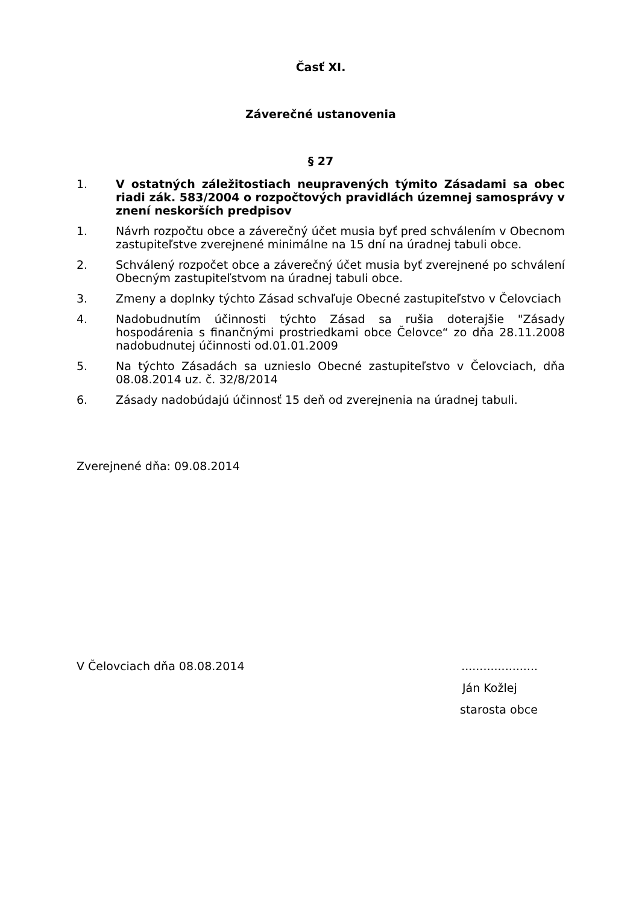Časť XI.
Záverečné ustanovenia
§ 27
1. V ostatných záležitostiach neupravených týmito Zásadami sa obec riadi zák. 583/2004 o rozpočtových pravidlách územnej samosprávy v znení neskorších predpisov
1. Návrh rozpočtu obce a záverečný účet musia byť pred schválením v Obecnom zastupiteľstve zverejnené minimálne na 15 dní na úradnej tabuli obce.
2. Schválený rozpočet obce a záverečný účet musia byť zverejnené po schválení Obecným zastupiteľstvom na úradnej tabuli obce.
3. Zmeny a doplnky týchto Zásad schvaľuje Obecné zastupiteľstvo v Čelovciach
4. Nadobudnutím účinnosti týchto Zásad sa rušia doterajšie "Zásady hospodárenia s finančnými prostriedkami obce Čelovce“ zo dňa 28.11.2008 nadobudnutej účinnosti od.01.01.2009
5. Na týchto Zásadách sa uznieslo Obecné zastupiteľstvo v Čelovciach, dňa 08.08.2014 uz. č. 32/8/2014
6. Zásady nadobúdajú účinnosť 15 deň od zverejnenia na úradnej tabuli.
Zverejnené dňa: 09.08.2014
V Čelovciach dňa 08.08.2014.....................
Ján Kožlej
starosta obce